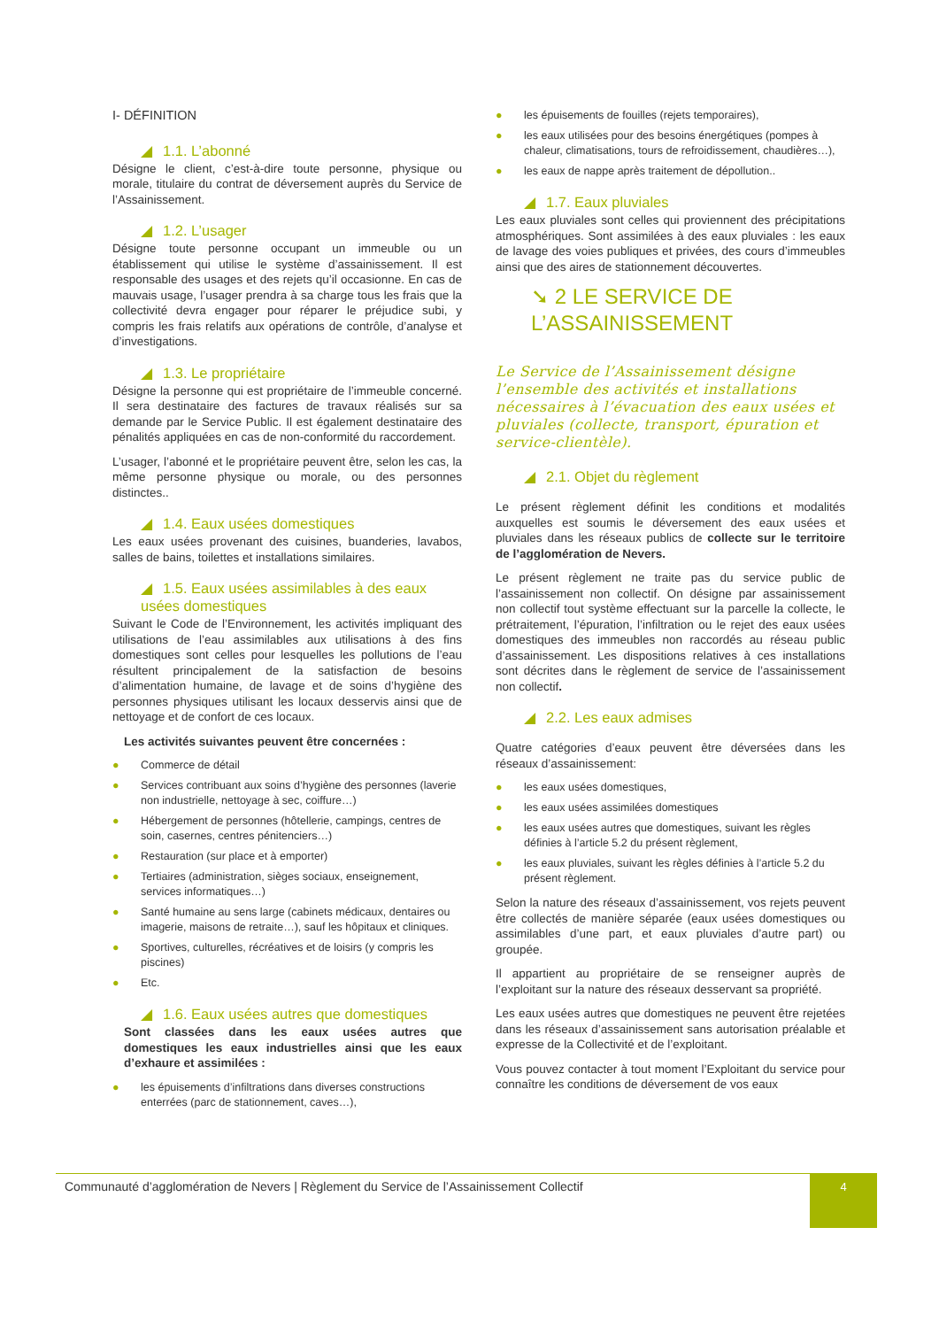I- DÉFINITION
◢ 1.1. L’abonné
Désigne le client, c’est-à-dire toute personne, physique ou morale, titulaire du contrat de déversement auprès du Service de l’Assainissement.
◢ 1.2. L’usager
Désigne toute personne occupant un immeuble ou un établissement qui utilise le système d’assainissement. Il est responsable des usages et des rejets qu’il occasionne. En cas de mauvais usage, l’usager prendra à sa charge tous les frais que la collectivité devra engager pour réparer le préjudice subi, y compris les frais relatifs aux opérations de contrôle, d’analyse et d’investigations.
◢ 1.3. Le propriétaire
Désigne la personne qui est propriétaire de l’immeuble concerné. Il sera destinataire des factures de travaux réalisés sur sa demande par le Service Public. Il est également destinataire des pénalités appliquées en cas de non-conformité du raccordement.
L’usager, l’abonné et le propriétaire peuvent être, selon les cas, la même personne physique ou morale, ou des personnes distinctes..
◢ 1.4. Eaux usées domestiques
Les eaux usées provenant des cuisines, buanderies, lavabos, salles de bains, toilettes et installations similaires.
◢ 1.5. Eaux usées assimilables à des eaux usées domestiques
Suivant le Code de l’Environnement, les activités impliquant des utilisations de l’eau assimilables aux utilisations à des fins domestiques sont celles pour lesquelles les pollutions de l’eau résultent principalement de la satisfaction de besoins d’alimentation humaine, de lavage et de soins d’hygiène des personnes physiques utilisant les locaux desservis ainsi que de nettoyage et de confort de ces locaux.
Les activités suivantes peuvent être concernées :
● Commerce de détail
● Services contribuant aux soins d’hygiène des personnes (laverie non industrielle, nettoyage à sec, coiffure…)
● Hébergement de personnes (hôtellerie, campings, centres de soin, casernes, centres pénitenciers…)
● Restauration (sur place et à emporter)
● Tertiaires (administration, sièges sociaux, enseignement, services informatiques…)
● Santé humaine au sens large (cabinets médicaux, dentaires ou imagerie, maisons de retraite…), sauf les hôpitaux et cliniques.
● Sportives, culturelles, récréatives et de loisirs (y compris les piscines)
● Etc.
◢ 1.6. Eaux usées autres que domestiques
Sont classées dans les eaux usées autres que domestiques les eaux industrielles ainsi que les eaux d’exhaure et assimilées :
● les épuisements d’infiltrations dans diverses constructions enterrées (parc de stationnement, caves…),
● les épuisements de fouilles (rejets temporaires),
● les eaux utilisées pour des besoins énergétiques (pompes à chaleur, climatisations, tours de refroidissement, chaudières…),
● les eaux de nappe après traitement de dépollution..
◢ 1.7. Eaux pluviales
Les eaux pluviales sont celles qui proviennent des précipitations atmosphériques. Sont assimilées à des eaux pluviales : les eaux de lavage des voies publiques et privées, des cours d’immeubles ainsi que des aires de stationnement découvertes.
➘ 2 LE SERVICE DE L’ASSAINISSEMENT
Le Service de l’Assainissement désigne l’ensemble des activités et installations nécessaires à l’évacuation des eaux usées et pluviales (collecte, transport, épuration et service-clientèle).
◢ 2.1. Objet du règlement
Le présent règlement définit les conditions et modalités auxquelles est soumis le déversement des eaux usées et pluviales dans les réseaux publics de collecte sur le territoire de l’agglomération de Nevers.
Le présent règlement ne traite pas du service public de l’assainissement non collectif. On désigne par assainissement non collectif tout système effectuant sur la parcelle la collecte, le prétraitement, l’épuration, l’infiltration ou le rejet des eaux usées domestiques des immeubles non raccordés au réseau public d’assainissement. Les dispositions relatives à ces installations sont décrites dans le règlement de service de l’assainissement non collectif.
◢ 2.2. Les eaux admises
Quatre catégories d’eaux peuvent être déversées dans les réseaux d’assainissement:
● les eaux usées domestiques,
● les eaux usées assimilées domestiques
● les eaux usées autres que domestiques, suivant les règles définies à l’article 5.2 du présent règlement,
● les eaux pluviales, suivant les règles définies à l’article 5.2 du présent règlement.
Selon la nature des réseaux d’assainissement, vos rejets peuvent être collectés de manière séparée (eaux usées domestiques ou assimilables d’une part, et eaux pluviales d’autre part) ou groupée.
Il appartient au propriétaire de se renseigner auprès de l’exploitant sur la nature des réseaux desservant sa propriété.
Les eaux usées autres que domestiques ne peuvent être rejetées dans les réseaux d’assainissement sans autorisation préalable et expresse de la Collectivité et de l’exploitant.
Vous pouvez contacter à tout moment l’Exploitant du service pour connaître les conditions de déversement de vos eaux
Communauté d’agglomération de Nevers | Règlement du Service de l’Assainissement Collectif
4